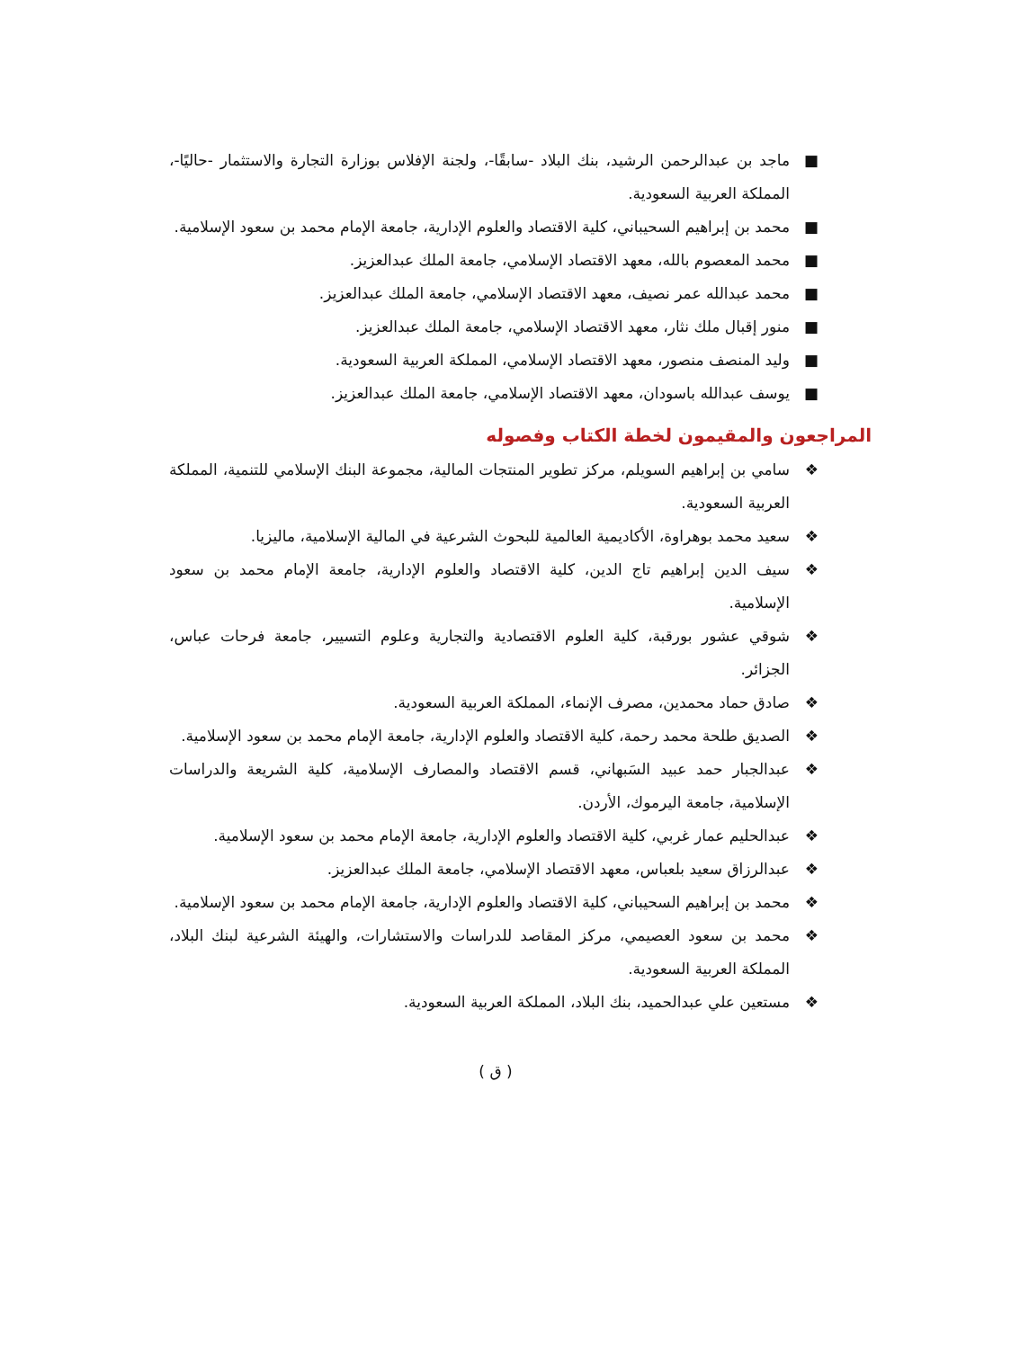■ ماجد بن عبدالرحمن الرشيد، بنك البلاد -سابقًا-، ولجنة الإفلاس بوزارة التجارة والاستثمار -حاليًا-، المملكة العربية السعودية.
■ محمد بن إبراهيم السحيباني، كلية الاقتصاد والعلوم الإدارية، جامعة الإمام محمد بن سعود الإسلامية.
■ محمد المعصوم بالله، معهد الاقتصاد الإسلامي، جامعة الملك عبدالعزيز.
■ محمد عبدالله عمر نصيف، معهد الاقتصاد الإسلامي، جامعة الملك عبدالعزيز.
■ منور إقبال ملك نثار، معهد الاقتصاد الإسلامي، جامعة الملك عبدالعزيز.
■ وليد المنصف منصور، معهد الاقتصاد الإسلامي، المملكة العربية السعودية.
■ يوسف عبدالله باسودان، معهد الاقتصاد الإسلامي، جامعة الملك عبدالعزيز.
المراجعون والمقيمون لخطة الكتاب وفصوله
❖ سامي بن إبراهيم السويلم، مركز تطوير المنتجات المالية، مجموعة البنك الإسلامي للتنمية، المملكة العربية السعودية.
❖ سعيد محمد بوهراوة، الأكاديمية العالمية للبحوث الشرعية في المالية الإسلامية، ماليزيا.
❖ سيف الدين إبراهيم تاج الدين، كلية الاقتصاد والعلوم الإدارية، جامعة الإمام محمد بن سعود الإسلامية.
❖ شوقي عشور بورقبة، كلية العلوم الاقتصادية والتجارية وعلوم التسيير، جامعة فرحات عباس، الجزائر.
❖ صادق حماد محمدين، مصرف الإنماء، المملكة العربية السعودية.
❖ الصديق طلحة محمد رحمة، كلية الاقتصاد والعلوم الإدارية، جامعة الإمام محمد بن سعود الإسلامية.
❖ عبدالجبار حمد عبيد السَبهاني، قسم الاقتصاد والمصارف الإسلامية، كلية الشريعة والدراسات الإسلامية، جامعة اليرموك، الأردن.
❖ عبدالحليم عمار غربي، كلية الاقتصاد والعلوم الإدارية، جامعة الإمام محمد بن سعود الإسلامية.
❖ عبدالرزاق سعيد بلعباس، معهد الاقتصاد الإسلامي، جامعة الملك عبدالعزيز.
❖ محمد بن إبراهيم السحيباني، كلية الاقتصاد والعلوم الإدارية، جامعة الإمام محمد بن سعود الإسلامية.
❖ محمد بن سعود العصيمي، مركز المقاصد للدراسات والاستشارات، والهيئة الشرعية لبنك البلاد، المملكة العربية السعودية.
❖ مستعين علي عبدالحميد، بنك البلاد، المملكة العربية السعودية.
( ق )